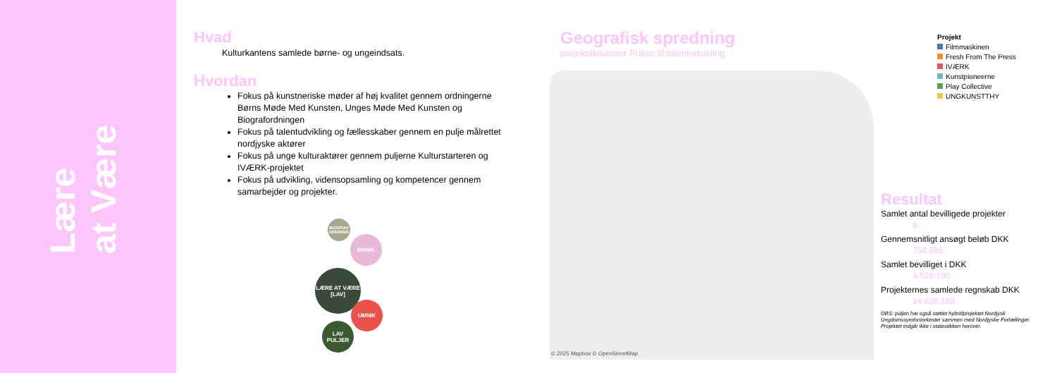Lære
at Være
Hvad
Kulturkantens samlede børne- og ungeindsats.
Hvordan
Fokus på kunstneriske møder af høj kvalitet gennem ordningerne Børns Møde Med Kunsten, Unges Møde Med Kunsten og Biografordningen
Fokus på talentudvikling og fællesskaber gennem en pulje målrettet nordjyske aktører
Fokus på unge kulturaktører gennem puljerne Kulturstarteren og IVÆRK-projektet
Fokus på udvikling, vidensopsamling og kompetencer gennem samarbejder og projekter.
LÆRE AT VÆRE [LAV]
UMMK
BMMK
LAV PULJER
BIOGRAF ORDNING
Geografisk spredning
projektaktiviteter Puljen til talentudvikling
© 2025 Mapbox © OpenStreetMap
Projekt
Filmmaskinen
Fresh From The Press
IVÆRK
Kunstpioneerne
Play Collective
UNGKUNSTTHY
Resultat
Samlet antal bevilligede projekter
6
Gennemsnitligt ansøgt beløb DKK
754.865
Samlet bevilliget i DKK
4.529.190
Projekternes samlede regnskab DKK
14.638.188
OBS: puljen har også støttet hybridprojektet Nordjysk Ungdomssymfoniorkester sammen med Nordjyske Fortællinger. Projektet indgår ikke i statestikken herover.